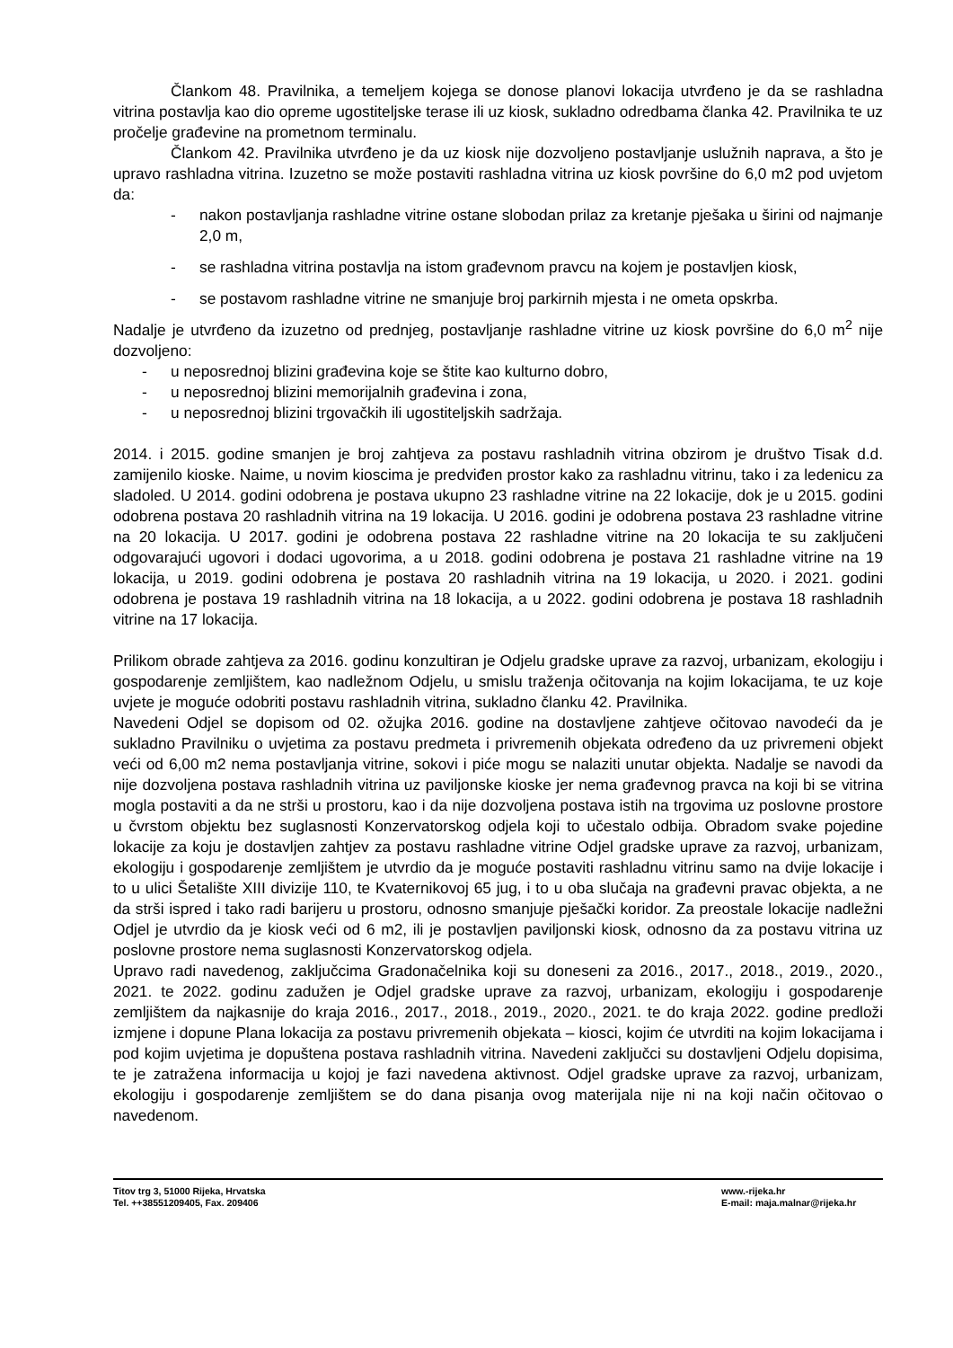Člankom 48. Pravilnika, a temeljem kojega se donose planovi lokacija utvrđeno je da se rashladna vitrina postavlja kao dio opreme ugostiteljske terase ili uz kiosk, sukladno odredbama članka 42. Pravilnika te uz pročelje građevine na prometnom terminalu.
Člankom 42. Pravilnika utvrđeno je da uz kiosk nije dozvoljeno postavljanje uslužnih naprava, a što je upravo rashladna vitrina. Izuzetno se može postaviti rashladna vitrina uz kiosk površine do 6,0 m2 pod uvjetom da:
- nakon postavljanja rashladne vitrine ostane slobodan prilaz za kretanje pješaka u širini od najmanje 2,0 m,
- se rashladna vitrina postavlja na istom građevnom pravcu na kojem je postavljen kiosk,
- se postavom rashladne vitrine ne smanjuje broj parkirnih mjesta i ne ometa opskrba.
Nadalje je utvrđeno da izuzetno od prednjeg, postavljanje rashladne vitrine uz kiosk površine do 6,0 m<sup>2</sup> nije dozvoljeno:
- u neposrednoj blizini građevina koje se štite kao kulturno dobro,
- u neposrednoj blizini memorijalnih građevina i zona,
- u neposrednoj blizini trgovačkih ili ugostiteljskih sadržaja.
2014. i 2015. godine smanjen je broj zahtjeva za postavu rashladnih vitrina obzirom je društvo Tisak d.d. zamijenilo kioske. Naime, u novim kioscima je predviđen prostor kako za rashladnu vitrinu, tako i za ledenicu za sladoled. U 2014. godini odobrena je postava ukupno 23 rashladne vitrine na 22 lokacije, dok je u 2015. godini odobrena postava 20 rashladnih vitrina na 19 lokacija. U 2016. godini je odobrena postava 23 rashladne vitrine na 20 lokacija. U 2017. godini je odobrena postava 22 rashladne vitrine na 20 lokacija te su zaključeni odgovarajući ugovori i dodaci ugovorima, a u 2018. godini odobrena je postava 21 rashladne vitrine na 19 lokacija, u 2019. godini odobrena je postava 20 rashladnih vitrina na 19 lokacija, u 2020. i 2021. godini odobrena je postava 19 rashladnih vitrina na 18 lokacija, a u 2022. godini odobrena je postava 18 rashladnih vitrine na 17 lokacija.
Prilikom obrade zahtjeva za 2016. godinu konzultiran je Odjelu gradske uprave za razvoj, urbanizam, ekologiju i gospodarenje zemljištem, kao nadležnom Odjelu, u smislu traženja očitovanja na kojim lokacijama, te uz koje uvjete je moguće odobriti postavu rashladnih vitrina, sukladno članku 42. Pravilnika.
Navedeni Odjel se dopisom od 02. ožujka 2016. godine na dostavljene zahtjeve očitovao navodeći da je sukladno Pravilniku o uvjetima za postavu predmeta i privremenih objekata određeno da uz privremeni objekt veći od 6,00 m2 nema postavljanja vitrine, sokovi i piće mogu se nalaziti unutar objekta. Nadalje se navodi da nije dozvoljena postava rashladnih vitrina uz paviljonske kioske jer nema građevnog pravca na koji bi se vitrina mogla postaviti a da ne strši u prostoru, kao i da nije dozvoljena postava istih na trgovima uz poslovne prostore u čvrstom objektu bez suglasnosti Konzervatorskog odjela koji to učestalo odbija. Obradom svake pojedine lokacije za koju je dostavljen zahtjev za postavu rashladne vitrine Odjel gradske uprave za razvoj, urbanizam, ekologiju i gospodarenje zemljištem je utvrdio da je moguće postaviti rashladnu vitrinu samo na dvije lokacije i to u ulici Šetalište XIII divizije 110, te Kvaternikovoj 65 jug, i to u oba slučaja na građevni pravac objekta, a ne da strši ispred i tako radi barijeru u prostoru, odnosno smanjuje pješački koridor. Za preostale lokacije nadležni Odjel je utvrdio da je kiosk veći od 6 m2, ili je postavljen paviljonski kiosk, odnosno da za postavu vitrina uz poslovne prostore nema suglasnosti Konzervatorskog odjela.
Upravo radi navedenog, zaključcima Gradonačelnika koji su doneseni za 2016., 2017., 2018., 2019., 2020., 2021. te 2022. godinu zadužen je Odjel gradske uprave za razvoj, urbanizam, ekologiju i gospodarenje zemljištem da najkasnije do kraja 2016., 2017., 2018., 2019., 2020., 2021. te do kraja 2022. godine predloži izmjene i dopune Plana lokacija za postavu privremenih objekata – kiosci, kojim će utvrditi na kojim lokacijama i pod kojim uvjetima je dopuštena postava rashladnih vitrina. Navedeni zaključci su dostavljeni Odjelu dopisima, te je zatražena informacija u kojoj je fazi navedena aktivnost. Odjel gradske uprave za razvoj, urbanizam, ekologiju i gospodarenje zemljištem se do dana pisanja ovog materijala nije ni na koji način očitovao o navedenom.
Titov trg 3, 51000 Rijeka, Hrvatska
Tel. ++38551209405, Fax. 209406
www.-rijeka.hr
E-mail: maja.malnar@rijeka.hr